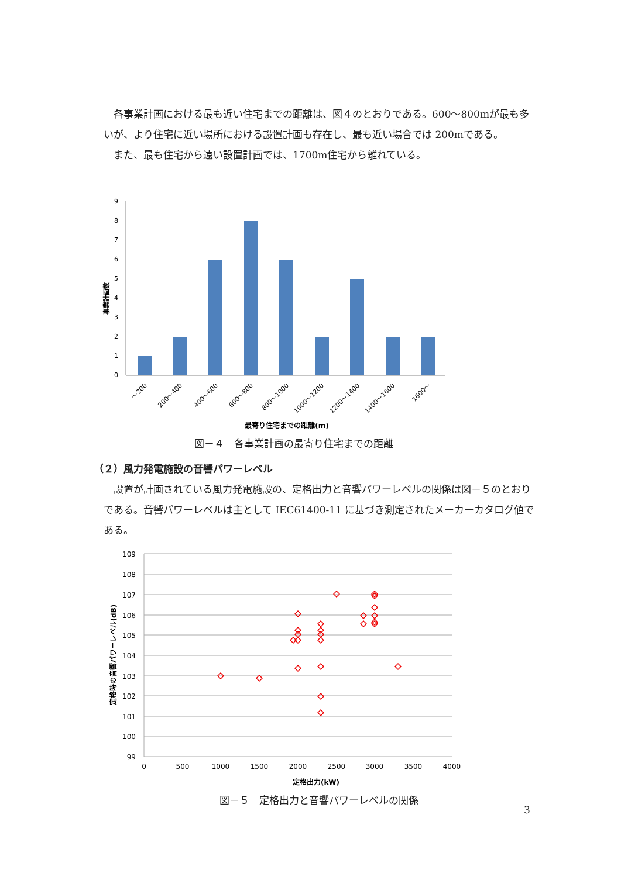各事業計画における最も近い住宅までの距離は、図４のとおりである。600〜800mが最も多いが、より住宅に近い場所における設置計画も存在し、最も近い場合では 200mである。
また、最も住宅から遠い設置計画では、1700m住宅から離れている。
9
8
7
6
5
4
3
2
1
0
事業計画数
〜200
200〜400
400〜600
600〜800
800〜1000
1000〜1200
1200〜1400
1400〜1600
1600〜
最寄り住宅までの距離(m)
図－４　各事業計画の最寄り住宅までの距離
（２）風力発電施設の音響パワーレベル
設置が計画されている風力発電施設の、定格出力と音響パワーレベルの関係は図－５のとおりである。音響パワーレベルは主として IEC61400-11 に基づき測定されたメーカーカタログ値である。
109
108
107
106
105
104
103
102
101
100
99
0
500
1000
1500
2000
2500
3000
3500
4000
定格時の音響パワーレベル(dB)
定格出力(kW)
図－５　定格出力と音響パワーレベルの関係
3